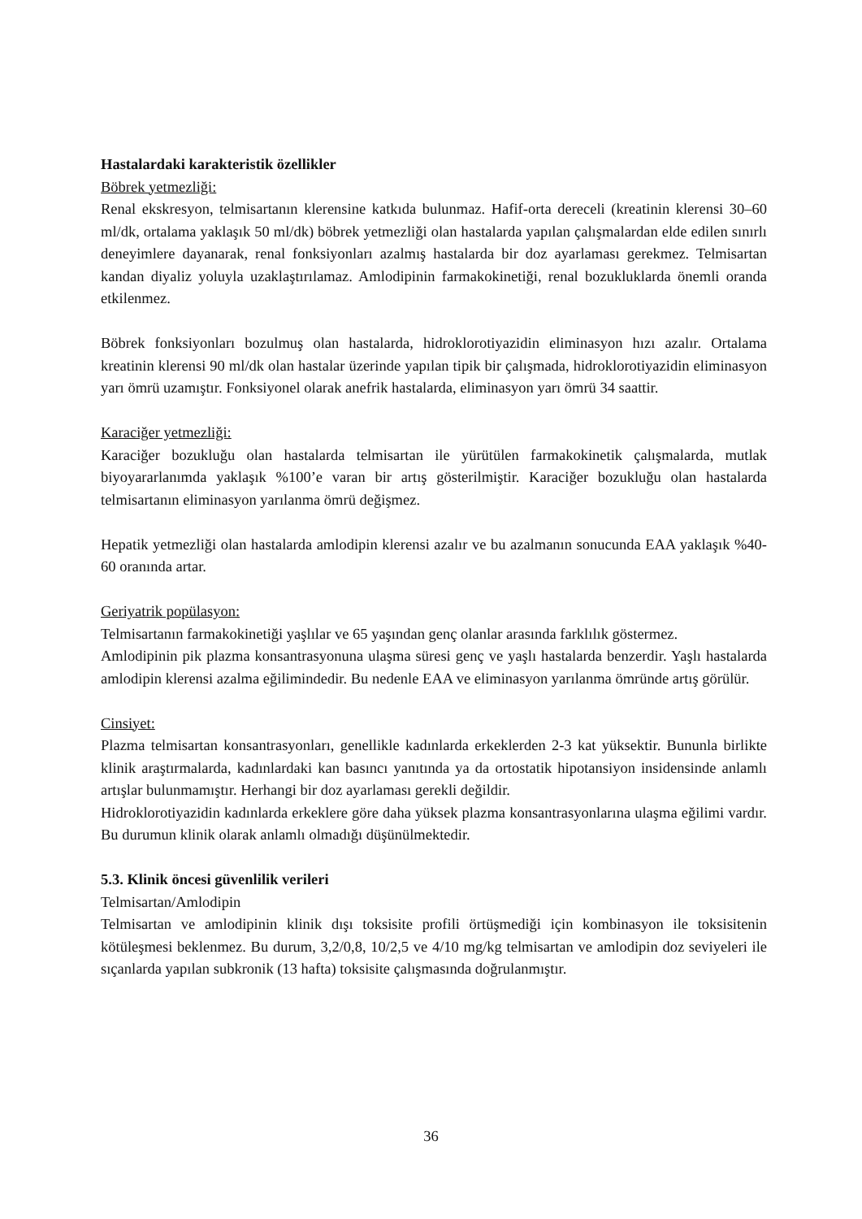Hastalardaki karakteristik özellikler
Böbrek yetmezliği:
Renal ekskresyon, telmisartanın klerensine katkıda bulunmaz. Hafif-orta dereceli (kreatinin klerensi 30–60 ml/dk, ortalama yaklaşık 50 ml/dk) böbrek yetmezliği olan hastalarda yapılan çalışmalardan elde edilen sınırlı deneyimlere dayanarak, renal fonksiyonları azalmış hastalarda bir doz ayarlaması gerekmez. Telmisartan kandan diyaliz yoluyla uzaklaştırılamaz. Amlodipinin farmakokinetiği, renal bozukluklarda önemli oranda etkilenmez.
Böbrek fonksiyonları bozulmuş olan hastalarda, hidroklorotiyazidin eliminasyon hızı azalır. Ortalama kreatinin klerensi 90 ml/dk olan hastalar üzerinde yapılan tipik bir çalışmada, hidroklorotiyazidin eliminasyon yarı ömrü uzamıştır. Fonksiyonel olarak anefrik hastalarda, eliminasyon yarı ömrü 34 saattir.
Karaciğer yetmezliği:
Karaciğer bozukluğu olan hastalarda telmisartan ile yürütülen farmakokinetik çalışmalarda, mutlak biyoyararlanımda yaklaşık %100’e varan bir artış gösterilmiştir. Karaciğer bozukluğu olan hastalarda telmisartanın eliminasyon yarılanma ömrü değişmez.
Hepatik yetmezliği olan hastalarda amlodipin klerensi azalır ve bu azalmanın sonucunda EAA yaklaşık %40-60 oranında artar.
Geriyatrik popülasyon:
Telmisartanın farmakokinetiği yaşlılar ve 65 yaşından genç olanlar arasında farklılık göstermez.
Amlodipinin pik plazma konsantrasyonuna ulaşma süresi genç ve yaşlı hastalarda benzerdir. Yaşlı hastalarda amlodipin klerensi azalma eğilimindedir. Bu nedenle EAA ve eliminasyon yarılanma ömründe artış görülür.
Cinsiyet:
Plazma telmisartan konsantrasyonları, genellikle kadınlarda erkeklerden 2-3 kat yüksektir. Bununla birlikte klinik araştırmalarda, kadınlardaki kan basıncı yanıtında ya da ortostatik hipotansiyon insidensinde anlamlı artışlar bulunmamıştır. Herhangi bir doz ayarlaması gerekli değildir.
Hidroklorotiyazidin kadınlarda erkeklere göre daha yüksek plazma konsantrasyonlarına ulaşma eğilimi vardır. Bu durumun klinik olarak anlamlı olmadığı düşünülmektedir.
5.3. Klinik öncesi güvenlilik verileri
Telmisartan/Amlodipin
Telmisartan ve amlodipinin klinik dışı toksisite profili örtüşmediği için kombinasyon ile toksisitenin kötüleşmesi beklenmez. Bu durum, 3,2/0,8, 10/2,5 ve 4/10 mg/kg telmisartan ve amlodipin doz seviyeleri ile sıçanlarda yapılan subkronik (13 hafta) toksisite çalışmasında doğrulanmıştır.
36